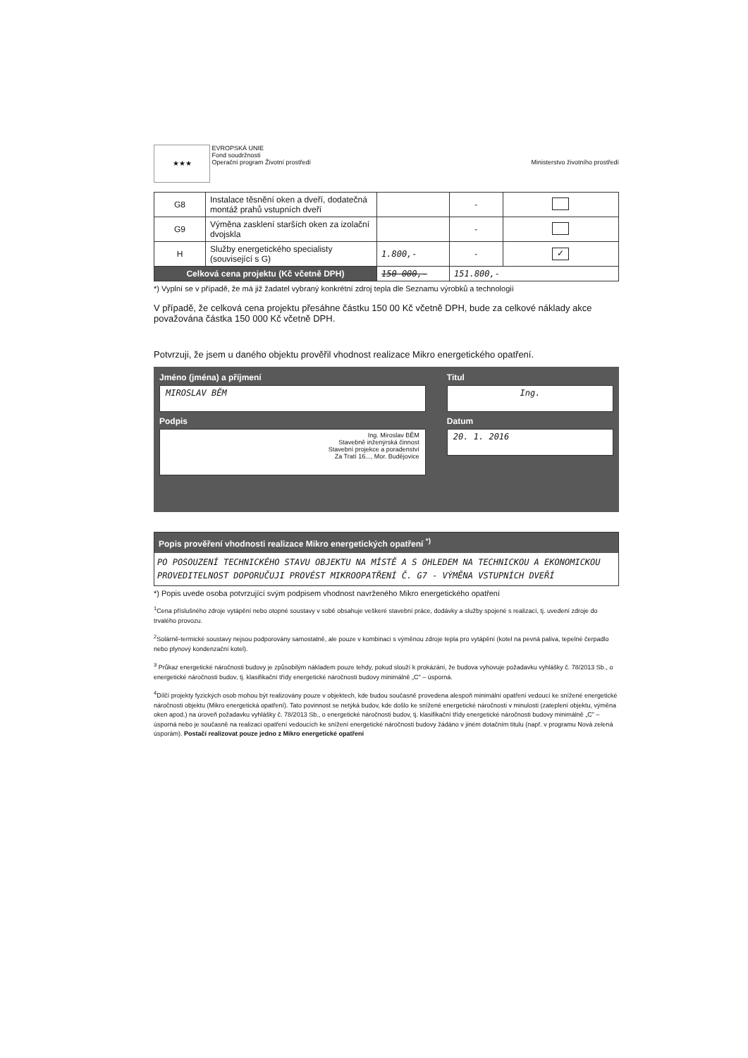★★★ EVROPSKÁ UNIE
Fond soudržnosti
Operační program Životní prostředí
Ministerstvo životního prostředí
| G8 | Instalace těsnění oken a dveří, dodatečná montáž prahů vstupních dveří | | - | |
| G9 | Výměna zasklení starších oken za izolační dvojskla | | - | |
| H | Služby energetického specialisty (související s G) | 1.800,- | - | ✓ |
| Celková cena projektu (Kč včetně DPH) | | 150 000,- | 151.800,- | |
*) Vyplní se v případě, že má již žadatel vybraný konkrétní zdroj tepla dle Seznamu výrobků a technologií
V případě, že celková cena projektu přesáhne částku 150 00 Kč včetně DPH, bude za celkové náklady akce považována částka 150 000 Kč včetně DPH.
Potvrzuji, že jsem u daného objektu prověřil vhodnost realizace Mikro energetického opatření.
Jméno (jména) a příjmení
MIROSLAV BĚM
Podpis
Ing. Miroslav BĚM
Stavebně inženýrská činnost
Stavební projekce a poradenství
Za Tratí 16..., Mor. Budějovice
Titul
Ing.
Datum
20. 1. 2016
Popis prověření vhodnosti realizace Mikro energetických opatření <sup>*)</sup>
PO POSOUZENÍ TECHNICKÉHO STAVU OBJEKTU NA MÍSTĚ A S OHLEDEM NA TECHNICKOU A EKONOMICKOU PROVEDITELNOST DOPORUČUJI PROVÉST MIKROOPATŘENÍ Č. G7 - VÝMĚNA VSTUPNÍCH DVEŘÍ
*) Popis uvede osoba potvrzující svým podpisem vhodnost navrženého Mikro energetického opatření
<sup>1</sup> Cena příslušného zdroje vytápění nebo otopné soustavy v sobě obsahuje veškeré stavební práce, dodávky a služby spojené s realizací, tj. uvedení zdroje do trvalého provozu.
<sup>2</sup> Solárně-termické soustavy nejsou podporovány samostatně, ale pouze v kombinaci s výměnou zdroje tepla pro vytápění (kotel na pevná paliva, tepelné čerpadlo nebo plynový kondenzační kotel).
<sup>3</sup> Průkaz energetické náročnosti budovy je způsobilým nákladem pouze tehdy, pokud slouží k prokázání, že budova vyhovuje požadavku vyhlášky č. 78/2013 Sb., o energetické náročnosti budov, tj. klasifikační třídy energetické náročnosti budovy minimálně „C" – úsporná.
<sup>4</sup> Dílčí projekty fyzických osob mohou být realizovány pouze v objektech, kde budou současně provedena alespoň minimální opatření vedoucí ke snížené energetické náročnosti objektu (Mikro energetická opatření). Tato povinnost se netýká budov, kde došlo ke snížené energetické náročnosti v minulosti (zateplení objektu, výměna oken apod.) na úroveň požadavku vyhlášky č. 78/2013 Sb., o energetické náročnosti budov, tj. klasifikační třídy energetické náročnosti budovy minimálně „C" – úsporná nebo je současně na realizaci opatření vedoucích ke snížení energetické náročnosti budovy žádáno v jiném dotačním titulu (např. v programu Nová zelená úsporám). Postačí realizovat pouze jedno z Mikro energetické opatření